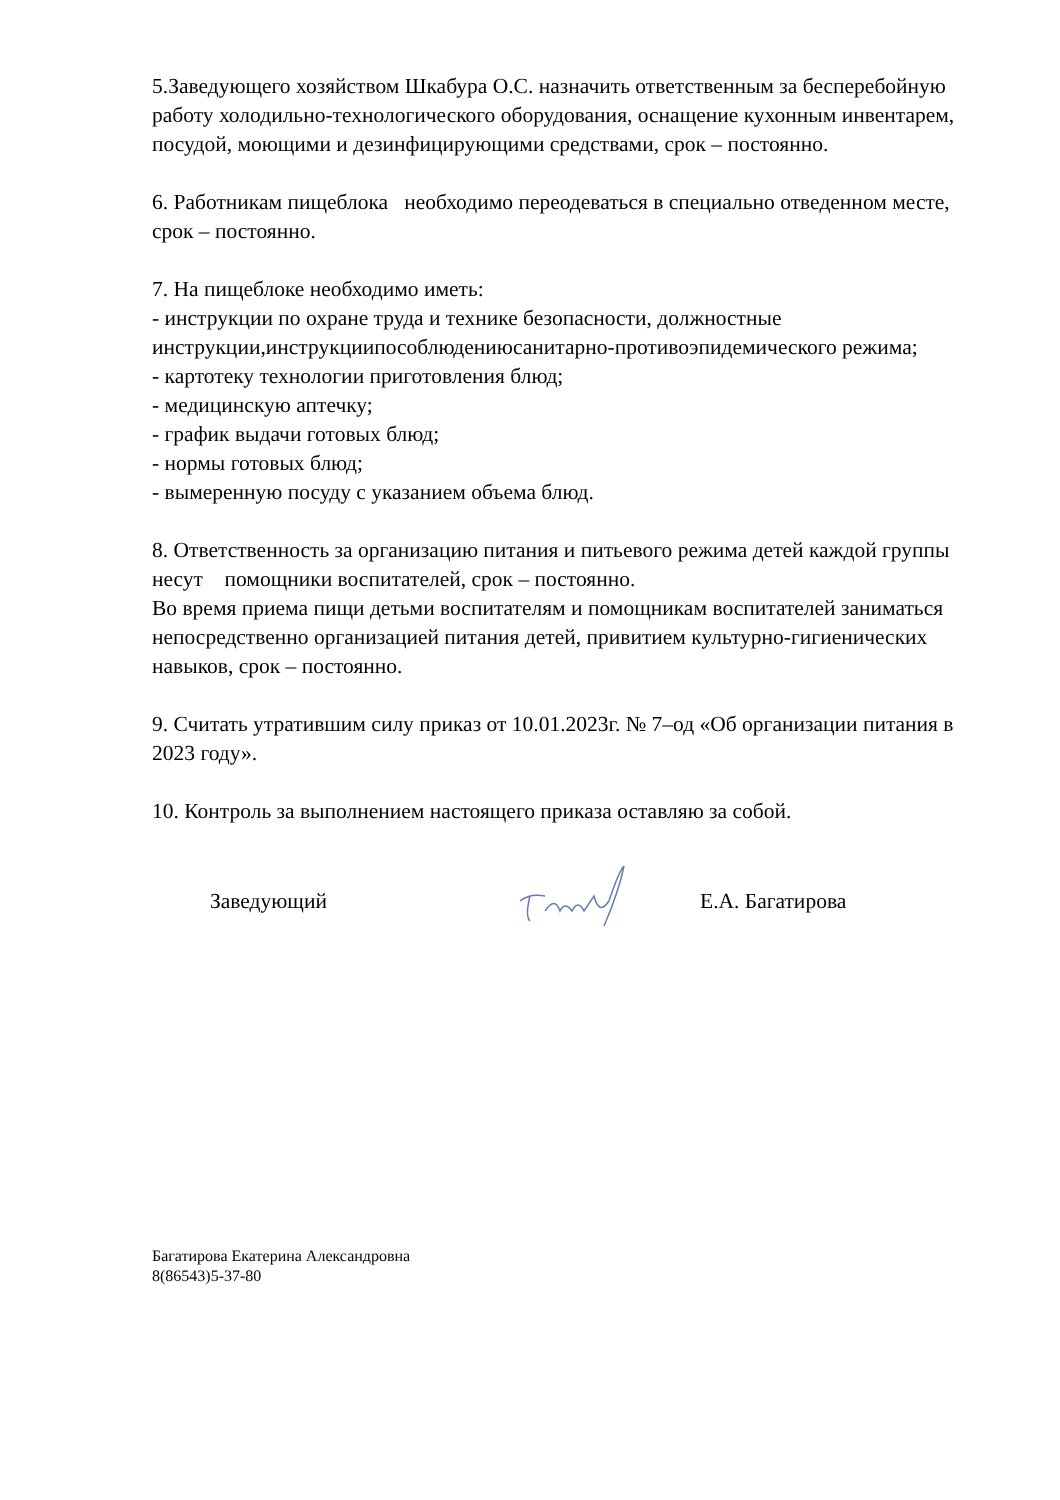5.Заведующего хозяйством Шкабура О.С. назначить ответственным за бесперебойную работу холодильно-технологического оборудования, оснащение кухонным инвентарем, посудой, моющими и дезинфицирующими средствами, срок – постоянно.
6. Работникам пищеблока необходимо переодеваться в специально отведенном месте, срок – постоянно.
7. На пищеблоке необходимо иметь:
- инструкции по охране труда и технике безопасности, должностные инструкции,инструкциипособлюдениюсанитарно-противоэпидемического режима;
- картотеку технологии приготовления блюд;
- медицинскую аптечку;
- график выдачи готовых блюд;
- нормы готовых блюд;
- вымеренную посуду с указанием объема блюд.
8. Ответственность за организацию питания и питьевого режима детей каждой группы несут помощники воспитателей, срок – постоянно.
Во время приема пищи детьми воспитателям и помощникам воспитателей заниматься непосредственно организацией питания детей, привитием культурно-гигиенических навыков, срок – постоянно.
9. Считать утратившим силу приказ от 10.01.2023г. № 7–од «Об организации питания в 2023 году».
10. Контроль за выполнением настоящего приказа оставляю за собой.
Заведующий Е.А. Багатирова
Багатирова Екатерина Александровна
8(86543)5-37-80